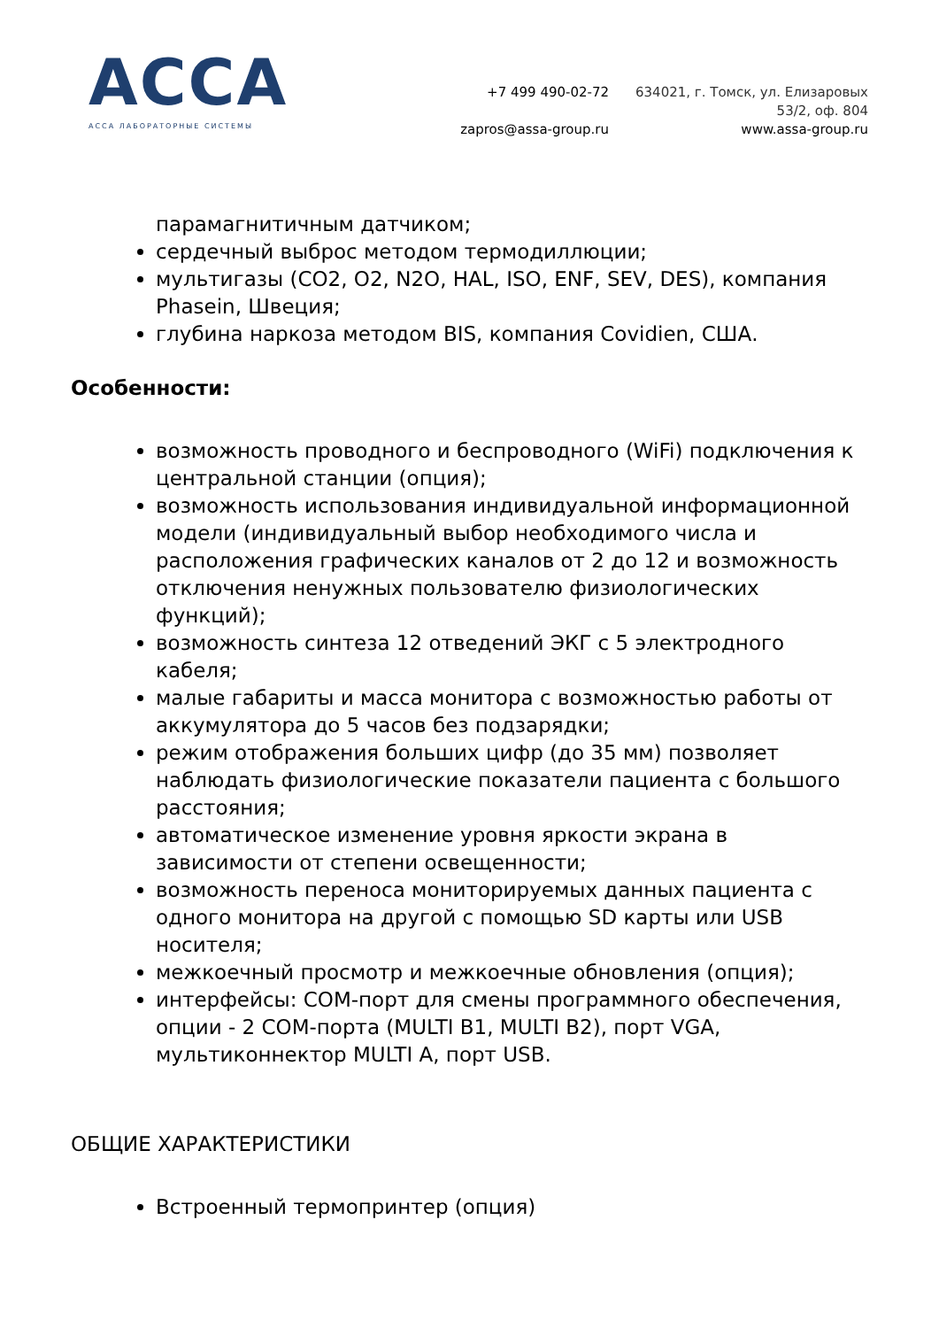ACCA
АССА ЛАБОРАТОРНЫЕ СИСТЕМЫ
+7 499 490-02-72
zapros@assa-group.ru
634021, г. Томск, ул. Елизаровых
53/2, оф. 804
www.assa-group.ru
парамагнитичным датчиком;
сердечный выброс методом термодиллюции;
мультигазы (CO2, O2, N2O, HAL, ISO, ENF, SEV, DES), компания Phasein, Швеция;
глубина наркоза методом BIS, компания Covidien, США.
Особенности:
возможность проводного и беспроводного (WiFi) подключения к центральной станции (опция);
возможность использования индивидуальной информационной модели (индивидуальный выбор необходимого числа и расположения графических каналов от 2 до 12 и возможность отключения ненужных пользователю физиологических функций);
возможность синтеза 12 отведений ЭКГ с 5 электродного кабеля;
малые габариты и масса монитора с возможностью работы от аккумулятора до 5 часов без подзарядки;
режим отображения больших цифр (до 35 мм) позволяет наблюдать физиологические показатели пациента с большого расстояния;
автоматическое изменение уровня яркости экрана в зависимости от степени освещенности;
возможность переноса мониторируемых данных пациента с одного монитора на другой с помощью SD карты или USB носителя;
межкоечный просмотр и межкоечные обновления (опция);
интерфейсы: COM-порт для смены программного обеспечения, опции - 2 COM-порта (MULTI B1, MULTI B2), порт VGA, мультиконнектор MULTI A, порт USB.
ОБЩИЕ ХАРАКТЕРИСТИКИ
Встроенный термопринтер (опция)